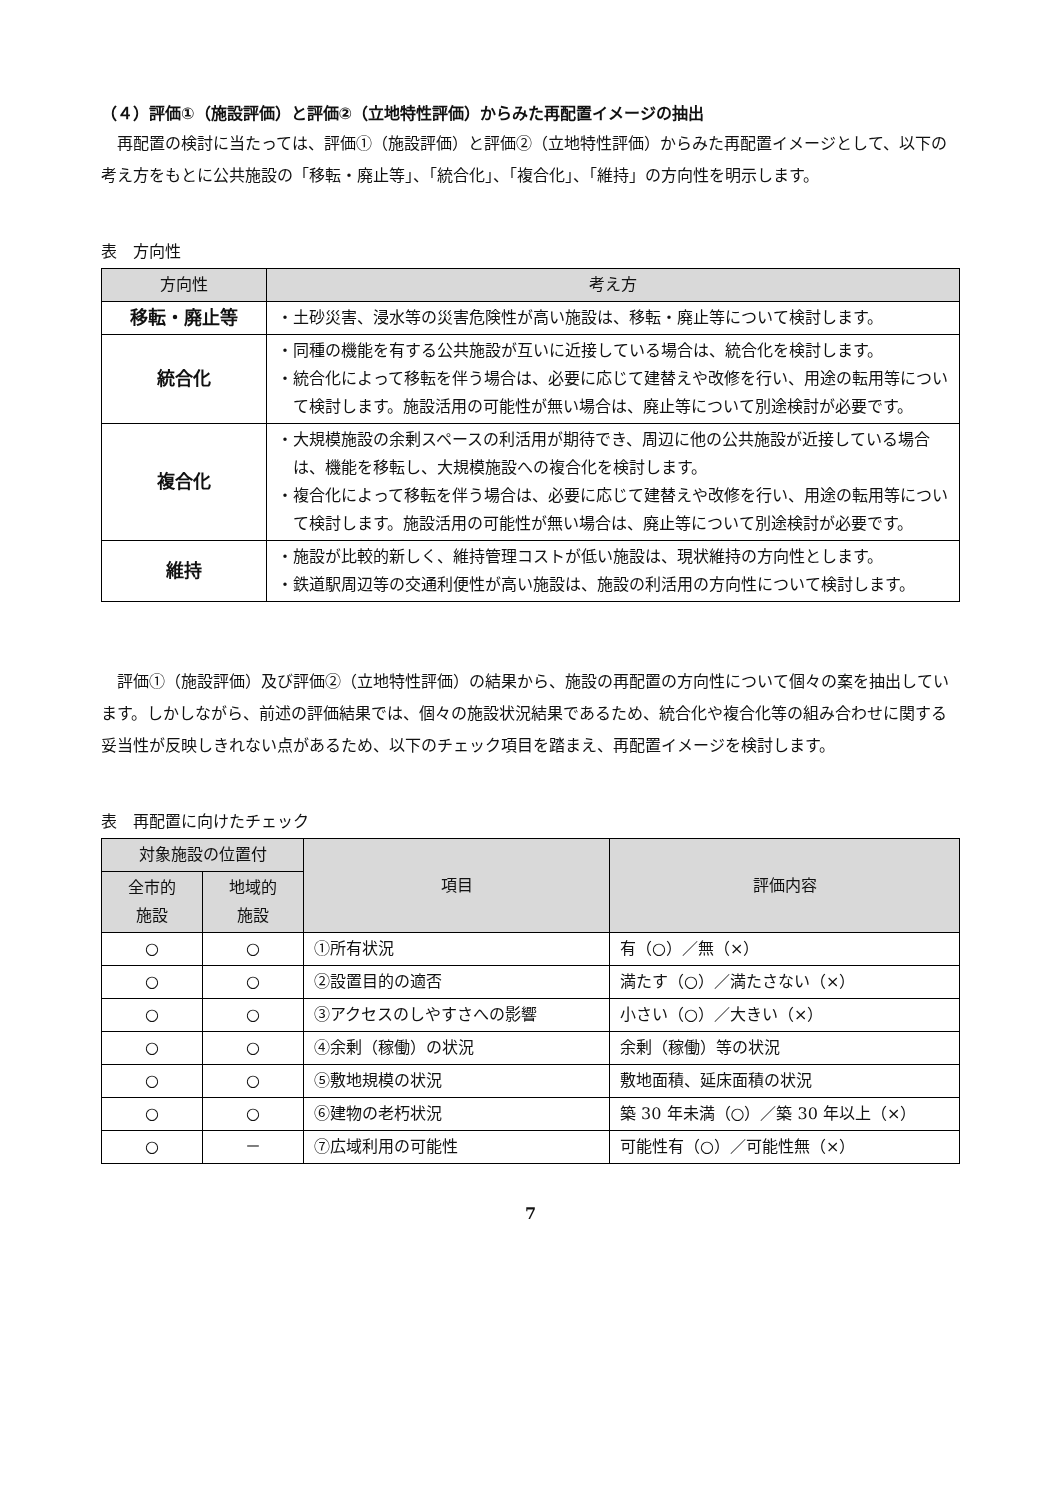（４）評価①（施設評価）と評価②（立地特性評価）からみた再配置イメージの抽出
再配置の検討に当たっては、評価①（施設評価）と評価②（立地特性評価）からみた再配置イメージとして、以下の考え方をもとに公共施設の「移転・廃止等」、「統合化」、「複合化」、「維持」の方向性を明示します。
表　方向性
| 方向性 | 考え方 |
| --- | --- |
| 移転・廃止等 | ・土砂災害、浸水等の災害危険性が高い施設は、移転・廃止等について検討します。 |
| 統合化 | ・同種の機能を有する公共施設が互いに近接している場合は、統合化を検討します。 ・統合化によって移転を伴う場合は、必要に応じて建替えや改修を行い、用途の転用等について検討します。施設活用の可能性が無い場合は、廃止等について別途検討が必要です。 |
| 複合化 | ・大規模施設の余剰スペースの利活用が期待でき、周辺に他の公共施設が近接している場合は、機能を移転し、大規模施設への複合化を検討します。 ・複合化によって移転を伴う場合は、必要に応じて建替えや改修を行い、用途の転用等について検討します。施設活用の可能性が無い場合は、廃止等について別途検討が必要です。 |
| 維持 | ・施設が比較的新しく、維持管理コストが低い施設は、現状維持の方向性とします。 ・鉄道駅周辺等の交通利便性が高い施設は、施設の利活用の方向性について検討します。 |
評価①（施設評価）及び評価②（立地特性評価）の結果から、施設の再配置の方向性について個々の案を抽出しています。しかしながら、前述の評価結果では、個々の施設状況結果であるため、統合化や複合化等の組み合わせに関する妥当性が反映しきれない点があるため、以下のチェック項目を踏まえ、再配置イメージを検討します。
表　再配置に向けたチェック
| 対象施設の位置付 | | 項目 | 評価内容 |
| --- | --- | --- | --- |
| 全市的 施設 | 地域的 施設 | | |
| ○ | ○ | ①所有状況 | 有（○）／無（×） |
| ○ | ○ | ②設置目的の適否 | 満たす（○）／満たさない（×） |
| ○ | ○ | ③アクセスのしやすさへの影響 | 小さい（○）／大きい（×） |
| ○ | ○ | ④余剰（稼働）の状況 | 余剰（稼働）等の状況 |
| ○ | ○ | ⑤敷地規模の状況 | 敷地面積、延床面積の状況 |
| ○ | ○ | ⑥建物の老朽状況 | 築 30 年未満（○）／築 30 年以上（×） |
| ○ | － | ⑦広域利用の可能性 | 可能性有（○）／可能性無（×） |
7